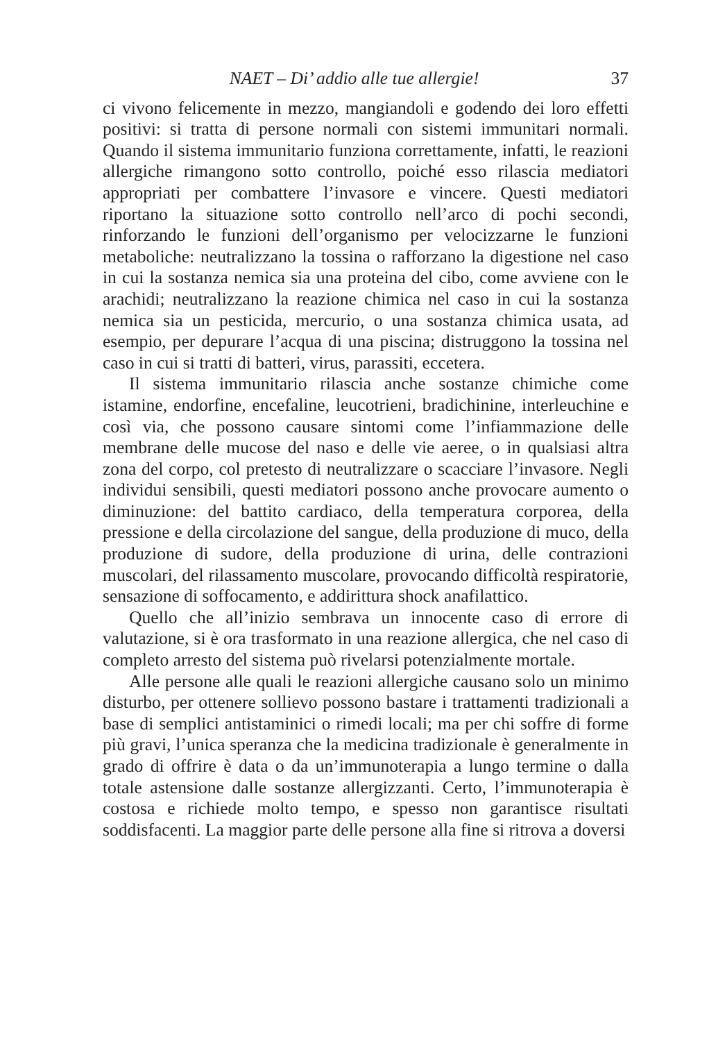NAET – Di’ addio alle tue allergie! 37
ci vivono felicemente in mezzo, mangiandoli e godendo dei loro effetti positivi: si tratta di persone normali con sistemi immunitari normali. Quando il sistema immunitario funziona correttamente, infatti, le reazioni allergiche rimangono sotto controllo, poiché esso rilascia mediatori appropriati per combattere l’invasore e vincere. Questi mediatori riportano la situazione sotto controllo nell’arco di pochi secondi, rinforzando le funzioni dell’organismo per velocizzarne le funzioni metaboliche: neutralizzano la tossina o rafforzano la digestione nel caso in cui la sostanza nemica sia una proteina del cibo, come avviene con le arachidi; neutralizzano la reazione chimica nel caso in cui la sostanza nemica sia un pesticida, mercurio, o una sostanza chimica usata, ad esempio, per depurare l’acqua di una piscina; distruggono la tossina nel caso in cui si tratti di batteri, virus, parassiti, eccetera.
Il sistema immunitario rilascia anche sostanze chimiche come istamine, endorfine, encefaline, leucotrieni, bradichinine, interleuchine e così via, che possono causare sintomi come l’infiammazione delle membrane delle mucose del naso e delle vie aeree, o in qualsiasi altra zona del corpo, col pretesto di neutralizzare o scacciare l’invasore. Negli individui sensibili, questi mediatori possono anche provocare aumento o diminuzione: del battito cardiaco, della temperatura corporea, della pressione e della circolazione del sangue, della produzione di muco, della produzione di sudore, della produzione di urina, delle contrazioni muscolari, del rilassamento muscolare, provocando difficoltà respiratorie, sensazione di soffocamento, e addirittura shock anafilattico.
Quello che all’inizio sembrava un innocente caso di errore di valutazione, si è ora trasformato in una reazione allergica, che nel caso di completo arresto del sistema può rivelarsi potenzialmente mortale.
Alle persone alle quali le reazioni allergiche causano solo un minimo disturbo, per ottenere sollievo possono bastare i trattamenti tradizionali a base di semplici antistaminici o rimedi locali; ma per chi soffre di forme più gravi, l’unica speranza che la medicina tradizionale è generalmente in grado di offrire è data o da un’immunoterapia a lungo termine o dalla totale astensione dalle sostanze allergizzanti. Certo, l’immunoterapia è costosa e richiede molto tempo, e spesso non garantisce risultati soddisfacenti. La maggior parte delle persone alla fine si ritrova a doversi